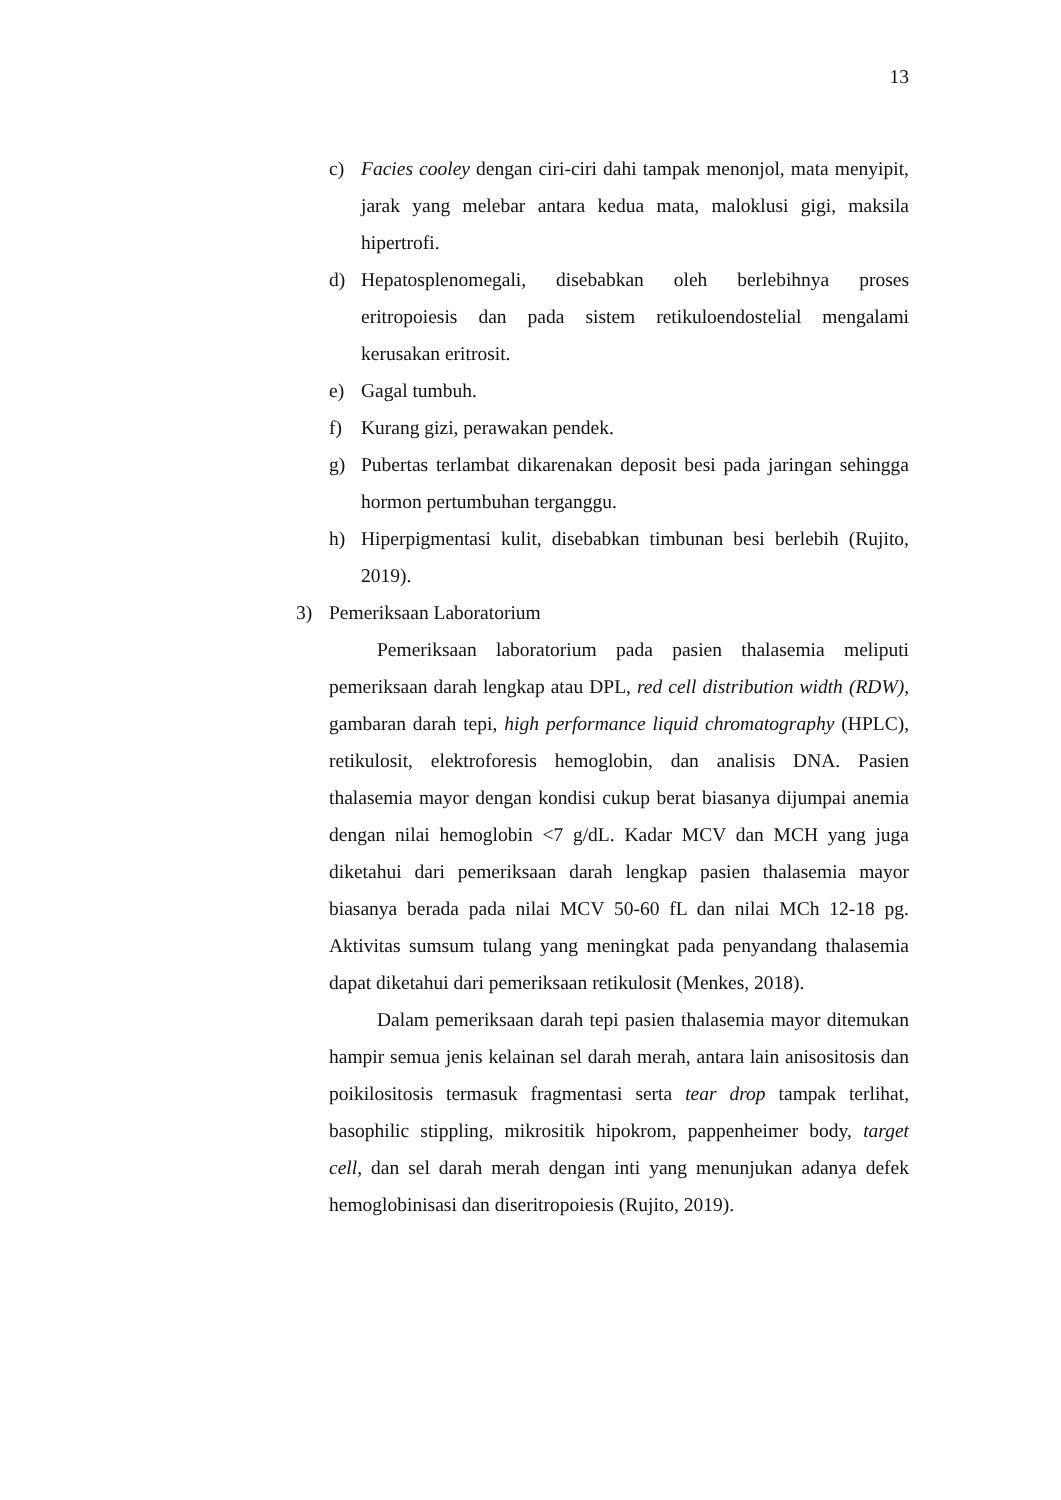13
c) Facies cooley dengan ciri-ciri dahi tampak menonjol, mata menyipit, jarak yang melebar antara kedua mata, maloklusi gigi, maksila hipertrofi.
d) Hepatosplenomegali, disebabkan oleh berlebihnya proses eritropoiesis dan pada sistem retikuloendostelial mengalami kerusakan eritrosit.
e) Gagal tumbuh.
f) Kurang gizi, perawakan pendek.
g) Pubertas terlambat dikarenakan deposit besi pada jaringan sehingga hormon pertumbuhan terganggu.
h) Hiperpigmentasi kulit, disebabkan timbunan besi berlebih (Rujito, 2019).
3) Pemeriksaan Laboratorium
Pemeriksaan laboratorium pada pasien thalasemia meliputi pemeriksaan darah lengkap atau DPL, red cell distribution width (RDW), gambaran darah tepi, high performance liquid chromatography (HPLC), retikulosit, elektroforesis hemoglobin, dan analisis DNA. Pasien thalasemia mayor dengan kondisi cukup berat biasanya dijumpai anemia dengan nilai hemoglobin <7 g/dL. Kadar MCV dan MCH yang juga diketahui dari pemeriksaan darah lengkap pasien thalasemia mayor biasanya berada pada nilai MCV 50-60 fL dan nilai MCh 12-18 pg. Aktivitas sumsum tulang yang meningkat pada penyandang thalasemia dapat diketahui dari pemeriksaan retikulosit (Menkes, 2018).
Dalam pemeriksaan darah tepi pasien thalasemia mayor ditemukan hampir semua jenis kelainan sel darah merah, antara lain anisositosis dan poikilositosis termasuk fragmentasi serta tear drop tampak terlihat, basophilic stippling, mikrositik hipokrom, pappenheimer body, target cell, dan sel darah merah dengan inti yang menunjukan adanya defek hemoglobinisasi dan diseritropoiesis (Rujito, 2019).